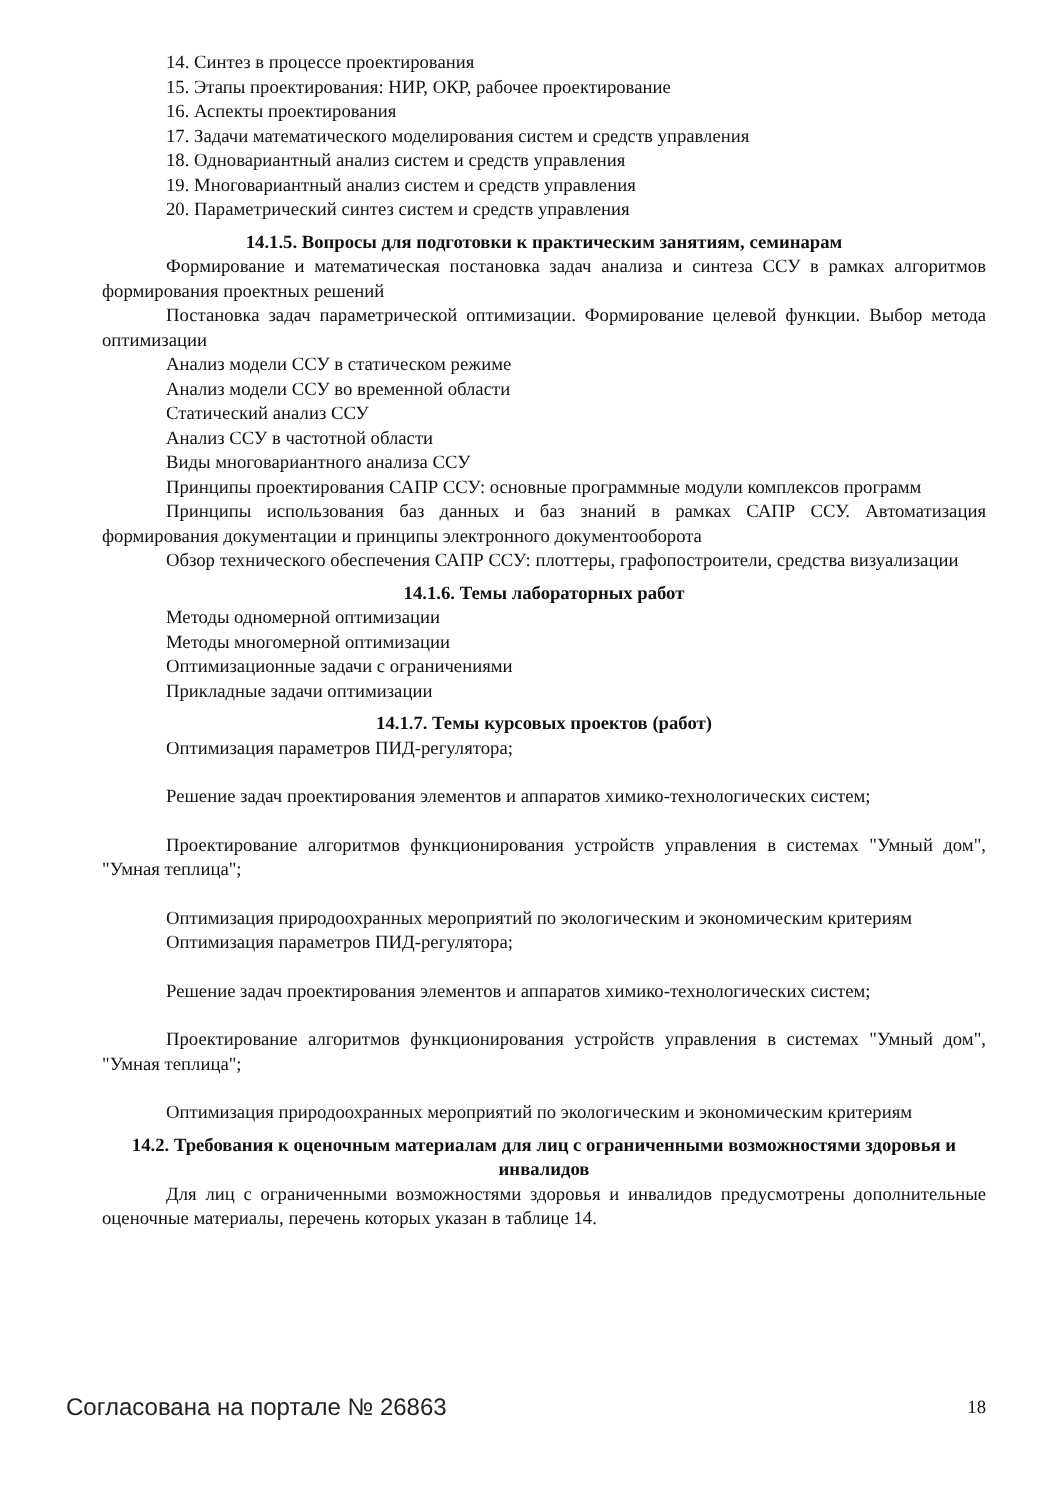14. Синтез в процессе проектирования
15. Этапы проектирования: НИР, ОКР, рабочее проектирование
16. Аспекты проектирования
17. Задачи математического моделирования систем и средств управления
18. Одновариантный анализ систем и средств управления
19. Многовариантный анализ систем и средств управления
20. Параметрический синтез систем и средств управления
14.1.5. Вопросы для подготовки к практическим занятиям, семинарам
Формирование и математическая постановка задач анализа и синтеза ССУ в рамках алгоритмов формирования проектных решений
Постановка задач параметрической оптимизации. Формирование целевой функции. Выбор метода оптимизации
Анализ модели ССУ в статическом режиме
Анализ модели ССУ во временной области
Статический анализ ССУ
Анализ ССУ в частотной области
Виды многовариантного анализа ССУ
Принципы проектирования САПР ССУ: основные программные модули комплексов программ
Принципы использования баз данных и баз знаний в рамках САПР ССУ. Автоматизация формирования документации и принципы электронного документооборота
Обзор технического обеспечения САПР ССУ: плоттеры, графопостроители, средства визуализации
14.1.6. Темы лабораторных работ
Методы одномерной оптимизации
Методы многомерной оптимизации
Оптимизационные задачи с ограничениями
Прикладные задачи оптимизации
14.1.7. Темы курсовых проектов (работ)
Оптимизация параметров ПИД-регулятора;
Решение задач проектирования элементов и аппаратов химико-технологических систем;
Проектирование алгоритмов функционирования устройств управления в системах "Умный дом", "Умная теплица";
Оптимизация природоохранных мероприятий по экологическим и экономическим критериям
Оптимизация параметров ПИД-регулятора;
Решение задач проектирования элементов и аппаратов химико-технологических систем;
Проектирование алгоритмов функционирования устройств управления в системах "Умный дом", "Умная теплица";
Оптимизация природоохранных мероприятий по экологическим и экономическим критериям
14.2. Требования к оценочным материалам для лиц с ограниченными возможностями здоровья и инвалидов
Для лиц с ограниченными возможностями здоровья и инвалидов предусмотрены дополнительные оценочные материалы, перечень которых указан в таблице 14.
Согласована на портале № 26863 18